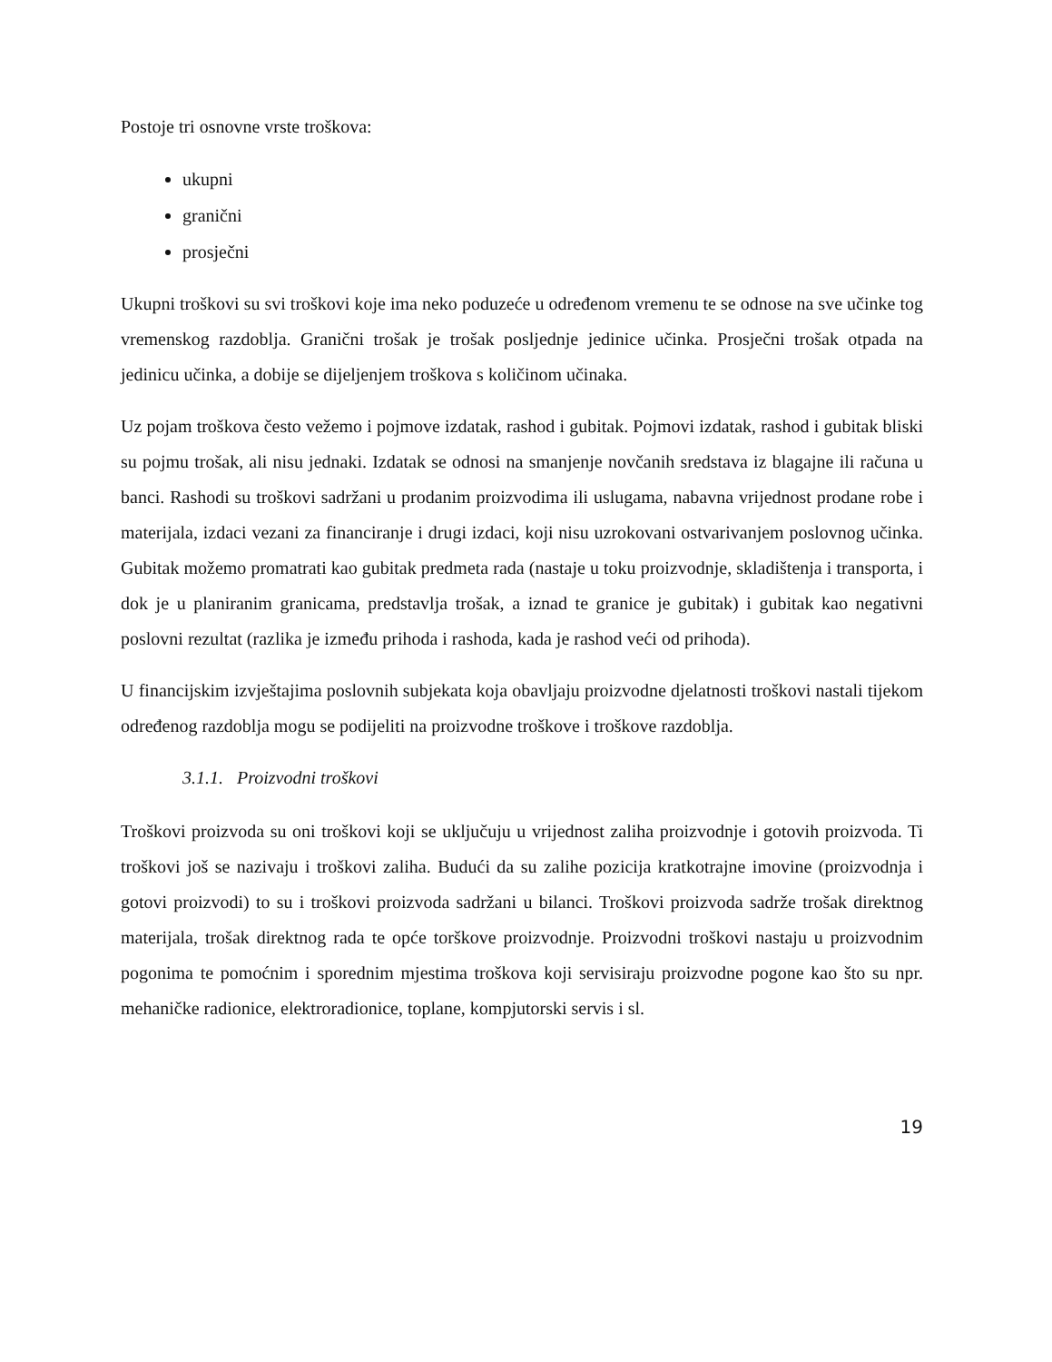Postoje tri osnovne vrste troškova:
ukupni
granični
prosječni
Ukupni troškovi su svi troškovi koje ima neko poduzeće u određenom vremenu te se odnose na sve učinke tog vremenskog razdoblja. Granični trošak je trošak posljednje jedinice učinka. Prosječni trošak otpada na jedinicu učinka, a dobije se dijeljenjem troškova s količinom učinaka.
Uz pojam troškova često vežemo i pojmove izdatak, rashod i gubitak. Pojmovi izdatak, rashod i gubitak bliski su pojmu trošak, ali nisu jednaki. Izdatak se odnosi na smanjenje novčanih sredstava iz blagajne ili računa u banci. Rashodi su troškovi sadržani u prodanim proizvodima ili uslugama, nabavna vrijednost prodane robe i materijala, izdaci vezani za financiranje i drugi izdaci, koji nisu uzrokovani ostvarivanjem poslovnog učinka. Gubitak možemo promatrati kao gubitak predmeta rada (nastaje u toku proizvodnje, skladištenja i transporta, i dok je u planiranim granicama, predstavlja trošak, a iznad te granice je gubitak) i gubitak kao negativni poslovni rezultat (razlika je između prihoda i rashoda, kada je rashod veći od prihoda).
U financijskim izvještajima poslovnih subjekata koja obavljaju proizvodne djelatnosti troškovi nastali tijekom određenog razdoblja mogu se podijeliti na proizvodne troškove i troškove razdoblja.
3.1.1. Proizvodni troškovi
Troškovi proizvoda su oni troškovi koji se uključuju u vrijednost zaliha proizvodnje i gotovih proizvoda. Ti troškovi još se nazivaju i troškovi zaliha. Budući da su zalihe pozicija kratkotrajne imovine (proizvodnja i gotovi proizvodi) to su i troškovi proizvoda sadržani u bilanci. Troškovi proizvoda sadrže trošak direktnog materijala, trošak direktnog rada te opće torškove proizvodnje. Proizvodni troškovi nastaju u proizvodnim pogonima te pomoćnim i sporednim mjestima troškova koji servisiraju proizvodne pogone kao što su npr. mehaničke radionice, elektroradionice, toplane, kompjutorski servis i sl.
19